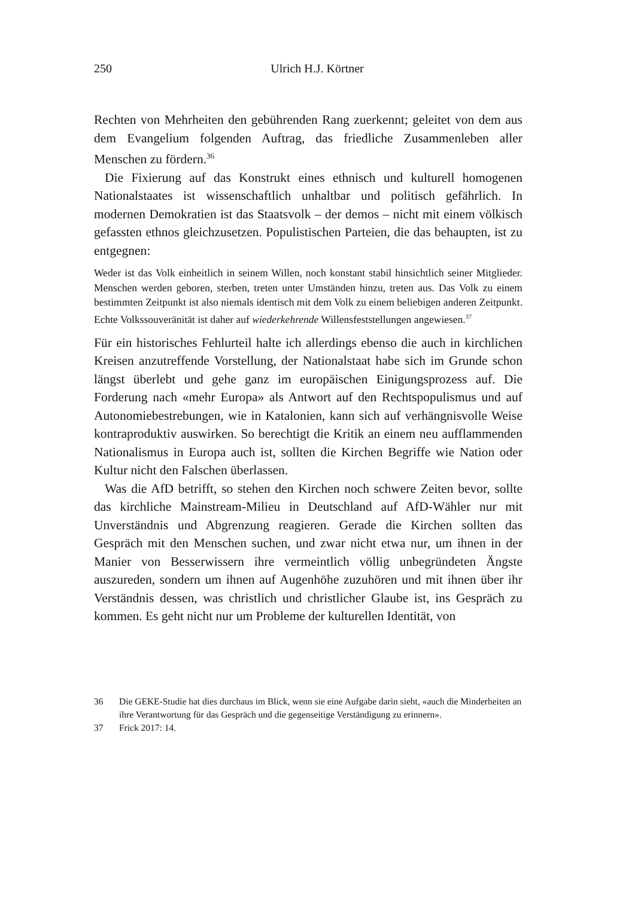250
Ulrich H.J. Körtner
Rechten von Mehrheiten den gebührenden Rang zuerkennt; geleitet von dem aus dem Evangelium folgenden Auftrag, das friedliche Zusammenleben aller Menschen zu fördern.<sup>36</sup>
Die Fixierung auf das Konstrukt eines ethnisch und kulturell homogenen Nationalstaates ist wissenschaftlich unhaltbar und politisch gefährlich. In modernen Demokratien ist das Staatsvolk – der demos – nicht mit einem völkisch gefassten ethnos gleichzusetzen. Populistischen Parteien, die das behaupten, ist zu entgegnen:
Weder ist das Volk einheitlich in seinem Willen, noch konstant stabil hinsichtlich seiner Mitglieder. Menschen werden geboren, sterben, treten unter Umständen hinzu, treten aus. Das Volk zu einem bestimmten Zeitpunkt ist also niemals identisch mit dem Volk zu einem beliebigen anderen Zeitpunkt. Echte Volkssouveränität ist daher auf wiederkehrende Willensfeststellungen angewiesen.<sup>37</sup>
Für ein historisches Fehlurteil halte ich allerdings ebenso die auch in kirchlichen Kreisen anzutreffende Vorstellung, der Nationalstaat habe sich im Grunde schon längst überlebt und gehe ganz im europäischen Einigungsprozess auf. Die Forderung nach «mehr Europa» als Antwort auf den Rechtspopulismus und auf Autonomiebestrebungen, wie in Katalonien, kann sich auf verhängnisvolle Weise kontraproduktiv auswirken. So berechtigt die Kritik an einem neu aufflammenden Nationalismus in Europa auch ist, sollten die Kirchen Begriffe wie Nation oder Kultur nicht den Falschen überlassen.
Was die AfD betrifft, so stehen den Kirchen noch schwere Zeiten bevor, sollte das kirchliche Mainstream-Milieu in Deutschland auf AfD-Wähler nur mit Unverständnis und Abgrenzung reagieren. Gerade die Kirchen sollten das Gespräch mit den Menschen suchen, und zwar nicht etwa nur, um ihnen in der Manier von Besserwissern ihre vermeintlich völlig unbegründeten Ängste auszureden, sondern um ihnen auf Augenhöhe zuzuhören und mit ihnen über ihr Verständnis dessen, was christlich und christlicher Glaube ist, ins Gespräch zu kommen. Es geht nicht nur um Probleme der kulturellen Identität, von
36 Die GEKE-Studie hat dies durchaus im Blick, wenn sie eine Aufgabe darin sieht, «auch die Minderheiten an ihre Verantwortung für das Gespräch und die gegenseitige Verständigung zu erinnern».
37 Frick 2017: 14.